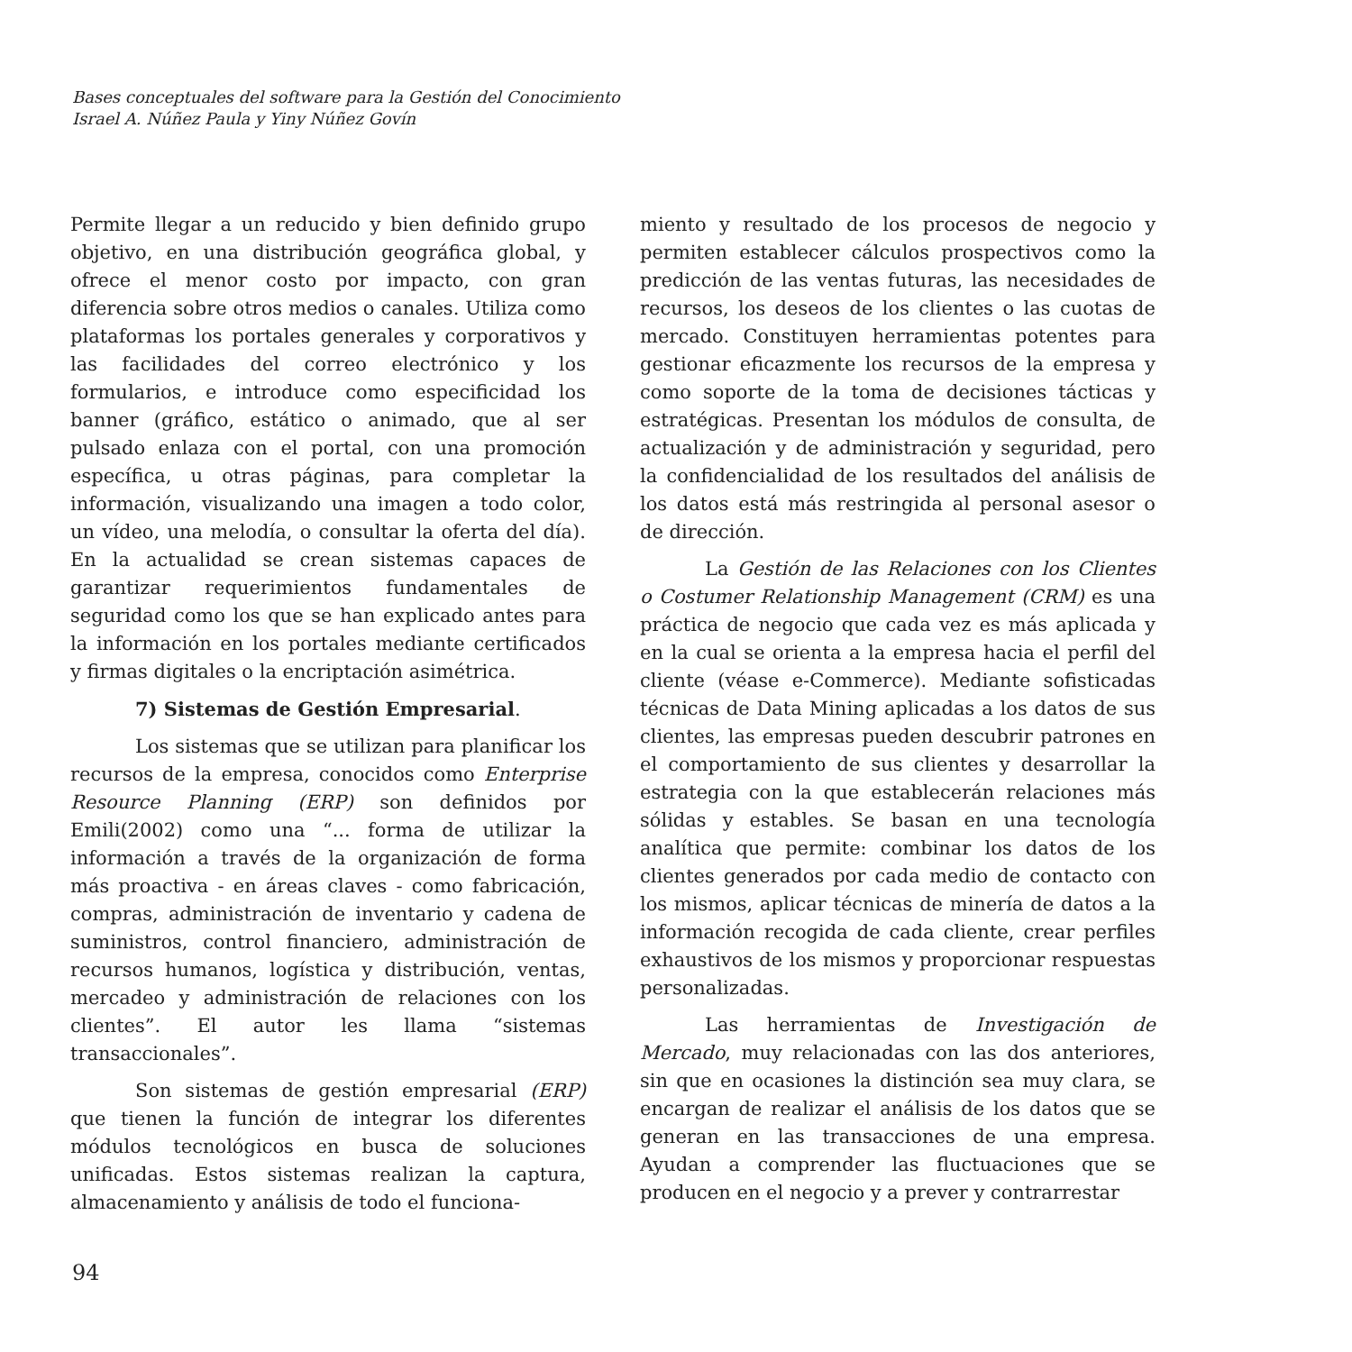Bases conceptuales del software para la Gestión del Conocimiento
Israel A. Núñez Paula y Yiny Núñez Govín
Permite llegar a un reducido y bien definido grupo objetivo, en una distribución geográfica global, y ofrece el menor costo por impacto, con gran diferencia sobre otros medios o canales. Utiliza como plataformas los portales generales y corporativos y las facilidades del correo electrónico y los formularios, e introduce como especificidad los banner (gráfico, estático o animado, que al ser pulsado enlaza con el portal, con una promoción específica, u otras páginas, para completar la información, visualizando una imagen a todo color, un vídeo, una melodía, o consultar la oferta del día). En la actualidad se crean sistemas capaces de garantizar requerimientos fundamentales de seguridad como los que se han explicado antes para la información en los portales mediante certificados y firmas digitales o la encriptación asimétrica.
7) Sistemas de Gestión Empresarial.
Los sistemas que se utilizan para planificar los recursos de la empresa, conocidos como Enterprise Resource Planning (ERP) son definidos por Emili(2002) como una “... forma de utilizar la información a través de la organización de forma más proactiva - en áreas claves - como fabricación, compras, administración de inventario y cadena de suministros, control financiero, administración de recursos humanos, logística y distribución, ventas, mercadeo y administración de relaciones con los clientes”. El autor les llama “sistemas transaccionales”.
Son sistemas de gestión empresarial (ERP) que tienen la función de integrar los diferentes módulos tecnológicos en busca de soluciones unificadas. Estos sistemas realizan la captura, almacenamiento y análisis de todo el funciona-
miento y resultado de los procesos de negocio y permiten establecer cálculos prospectivos como la predicción de las ventas futuras, las necesidades de recursos, los deseos de los clientes o las cuotas de mercado. Constituyen herramientas potentes para gestionar eficazmente los recursos de la empresa y como soporte de la toma de decisiones tácticas y estratégicas. Presentan los módulos de consulta, de actualización y de administración y seguridad, pero la confidencialidad de los resultados del análisis de los datos está más restringida al personal asesor o de dirección.
La Gestión de las Relaciones con los Clientes o Costumer Relationship Management (CRM) es una práctica de negocio que cada vez es más aplicada y en la cual se orienta a la empresa hacia el perfil del cliente (véase e-Commerce). Mediante sofisticadas técnicas de Data Mining aplicadas a los datos de sus clientes, las empresas pueden descubrir patrones en el comportamiento de sus clientes y desarrollar la estrategia con la que establecerán relaciones más sólidas y estables. Se basan en una tecnología analítica que permite: combinar los datos de los clientes generados por cada medio de contacto con los mismos, aplicar técnicas de minería de datos a la información recogida de cada cliente, crear perfiles exhaustivos de los mismos y proporcionar respuestas personalizadas.
Las herramientas de Investigación de Mercado, muy relacionadas con las dos anteriores, sin que en ocasiones la distinción sea muy clara, se encargan de realizar el análisis de los datos que se generan en las transacciones de una empresa. Ayudan a comprender las fluctuaciones que se producen en el negocio y a prever y contrarrestar
94